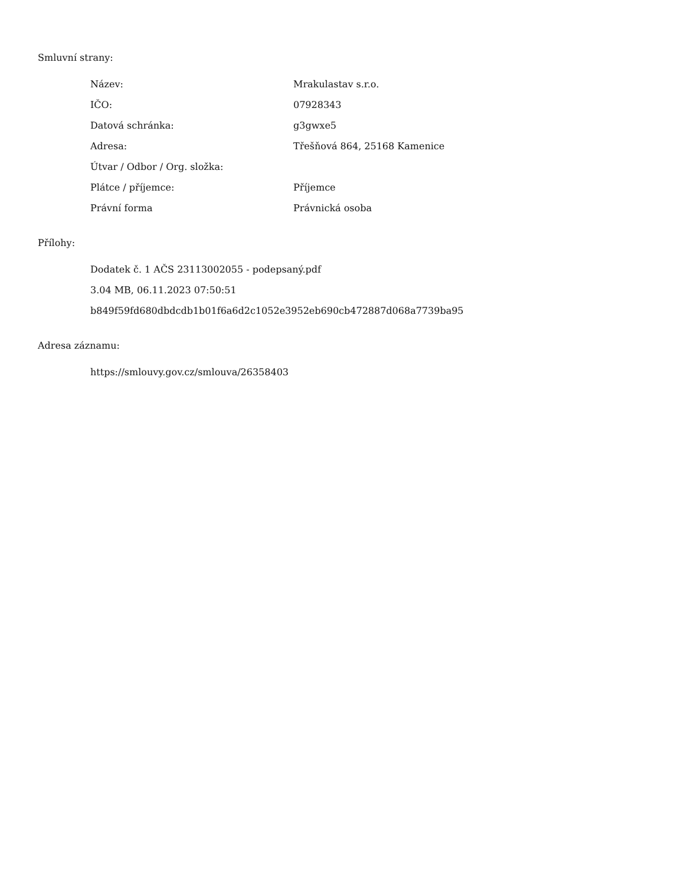Smluvní strany:
| Název: | Mrakulastav s.r.o. |
| IČO: | 07928343 |
| Datová schránka: | g3gwxe5 |
| Adresa: | Třešňová 864, 25168 Kamenice |
| Útvar / Odbor / Org. složka: | |
| Plátce / příjemce: | Příjemce |
| Právní forma | Právnická osoba |
Přílohy:
Dodatek č. 1 AČS 23113002055 - podepsaný.pdf
3.04 MB, 06.11.2023 07:50:51
b849f59fd680dbdcdb1b01f6a6d2c1052e3952eb690cb472887d068a7739ba95
Adresa záznamu:
https://smlouvy.gov.cz/smlouva/26358403